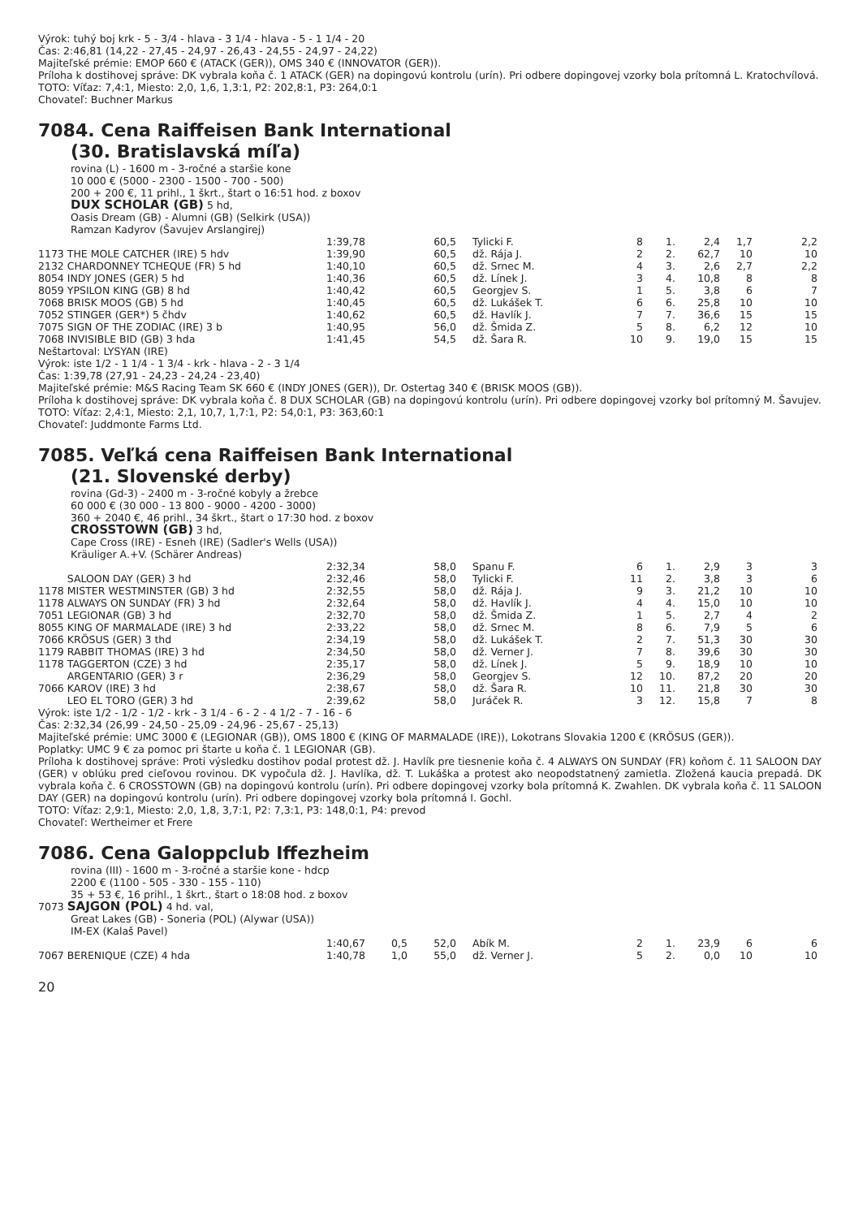Výrok: tuhý boj krk - 5 - 3/4 - hlava - 3 1/4 - hlava - 5 - 1 1/4 - 20
Čas: 2:46,81 (14,22 - 27,45 - 24,97 - 26,43 - 24,55 - 24,97 - 24,22)
Majiteľské prémie: EMOP 660 € (ATACK (GER)), OMS 340 € (INNOVATOR (GER)).
Príloha k dostihovej správe: DK vybrala koňa č. 1 ATACK (GER) na dopingovú kontrolu (urín). Pri odbere dopingovej vzorky bola prítomná L. Kratochvílová.
TOTO: Víťaz: 7,4:1, Miesto: 2,0, 1,6, 1,3:1, P2: 202,8:1, P3: 264,0:1
Chovateľ: Buchner Markus
7084. Cena Raiffeisen Bank International
(30. Bratislavská míľa)
rovina (L) - 1600 m - 3-ročné a staršie kone
10 000 € (5000 - 2300 - 1500 - 700 - 500)
200 + 200 €, 11 prihl., 1 škrt., štart o 16:51 hod. z boxov
DUX SCHOLAR (GB) 5 hd,
Oasis Dream (GB) - Alumni (GB) (Selkirk (USA))
Ramzan Kadyrov (Šavujev Arslangirej)
| | 1:39,78 | 60,5 | Tylicki F. | 8 | 1. | 2,4 | 1,7 | 2,2 |
| 1173 THE MOLE CATCHER (IRE) 5 hdv | 1:39,90 | 60,5 | dž. Rája J. | 2 | 2. | 62,7 | 10 | 10 |
| 2132 CHARDONNEY TCHEQUE (FR) 5 hd | 1:40,10 | 60,5 | dž. Srnec M. | 4 | 3. | 2,6 | 2,7 | 2,2 |
| 8054 INDY JONES (GER) 5 hd | 1:40,36 | 60,5 | dž. Línek J. | 3 | 4. | 10,8 | 8 | 8 |
| 8059 YPSILON KING (GB) 8 hd | 1:40,42 | 60,5 | Georgjev S. | 1 | 5. | 3,8 | 6 | 7 |
| 7068 BRISK MOOS (GB) 5 hd | 1:40,45 | 60,5 | dž. Lukášek T. | 6 | 6. | 25,8 | 10 | 10 |
| 7052 STINGER (GER*) 5 čhdv | 1:40,62 | 60,5 | dž. Havlík J. | 7 | 7. | 36,6 | 15 | 15 |
| 7075 SIGN OF THE ZODIAC (IRE) 3 b | 1:40,95 | 56,0 | dž. Šmida Z. | 5 | 8. | 6,2 | 12 | 10 |
| 7068 INVISIBLE BID (GB) 3 hda | 1:41,45 | 54,5 | dž. Šara R. | 10 | 9. | 19,0 | 15 | 15 |
Neštartoval: LYSYAN (IRE)
Výrok: iste 1/2 - 1 1/4 - 1 3/4 - krk - hlava - 2 - 3 1/4
Čas: 1:39,78 (27,91 - 24,23 - 24,24 - 23,40)
Majiteľské prémie: M&S Racing Team SK 660 € (INDY JONES (GER)), Dr. Ostertag 340 € (BRISK MOOS (GB)).
Príloha k dostihovej správe: DK vybrala koňa č. 8 DUX SCHOLAR (GB) na dopingovú kontrolu (urín). Pri odbere dopingovej vzorky bol prítomný M. Šavujev.
TOTO: Víťaz: 2,4:1, Miesto: 2,1, 10,7, 1,7:1, P2: 54,0:1, P3: 363,60:1
Chovateľ: Juddmonte Farms Ltd.
7085. Veľká cena Raiffeisen Bank International
(21. Slovenské derby)
rovina (Gd-3) - 2400 m - 3-ročné kobyly a žrebce
60 000 € (30 000 - 13 800 - 9000 - 4200 - 3000)
360 + 2040 €, 46 prihl., 34 škrt., štart o 17:30 hod. z boxov
CROSSTOWN (GB) 3 hd,
Cape Cross (IRE) - Esneh (IRE) (Sadler's Wells (USA))
Kräuliger A.+V. (Schärer Andreas)
| | 2:32,34 | 58,0 | Spanu F. | 6 | 1. | 2,9 | 3 | 3 |
| SALOON DAY (GER) 3 hd | 2:32,46 | 58,0 | Tylicki F. | 11 | 2. | 3,8 | 3 | 6 |
| 1178 MISTER WESTMINSTER (GB) 3 hd | 2:32,55 | 58,0 | dž. Rája J. | 9 | 3. | 21,2 | 10 | 10 |
| 1178 ALWAYS ON SUNDAY (FR) 3 hd | 2:32,64 | 58,0 | dž. Havlík J. | 4 | 4. | 15,0 | 10 | 10 |
| 7051 LEGIONAR (GB) 3 hd | 2:32,70 | 58,0 | dž. Šmida Z. | 1 | 5. | 2,7 | 4 | 2 |
| 8055 KING OF MARMALADE (IRE) 3 hd | 2:33,22 | 58,0 | dž. Srnec M. | 8 | 6. | 7,9 | 5 | 6 |
| 7066 KRÖSUS (GER) 3 thd | 2:34,19 | 58,0 | dž. Lukášek T. | 2 | 7. | 51,3 | 30 | 30 |
| 1179 RABBIT THOMAS (IRE) 3 hd | 2:34,50 | 58,0 | dž. Verner J. | 7 | 8. | 39,6 | 30 | 30 |
| 1178 TAGGERTON (CZE) 3 hd | 2:35,17 | 58,0 | dž. Línek J. | 5 | 9. | 18,9 | 10 | 10 |
| ARGENTARIO (GER) 3 r | 2:36,29 | 58,0 | Georgjev S. | 12 | 10. | 87,2 | 20 | 20 |
| 7066 KAROV (IRE) 3 hd | 2:38,67 | 58,0 | dž. Šara R. | 10 | 11. | 21,8 | 30 | 30 |
| LEO EL TORO (GER) 3 hd | 2:39,62 | 58,0 | Juráček R. | 3 | 12. | 15,8 | 7 | 8 |
Výrok: iste 1/2 - 1/2 - 1/2 - krk - 3 1/4 - 6 - 2 - 4 1/2 - 7 - 16 - 6
Čas: 2:32,34 (26,99 - 24,50 - 25,09 - 24,96 - 25,67 - 25,13)
Majiteľské prémie: UMC 3000 € (LEGIONAR (GB)), OMS 1800 € (KING OF MARMALADE (IRE)), Lokotrans Slovakia 1200 € (KRÖSUS (GER)).
Poplatky: UMC 9 € za pomoc pri štarte u koňa č. 1 LEGIONAR (GB).
Príloha k dostihovej správe: Proti výsledku dostihov podal protest dž. J. Havlík pre tiesnenie koňa č. 4 ALWAYS ON SUNDAY (FR) koňom č. 11 SALOON DAY (GER) v oblúku pred cieľovou rovinou. DK vypočula dž. J. Havlíka, dž. T. Lukáška a protest ako neopodstatnený zamietla. Zložená kaucia prepadá. DK vybrala koňa č. 6 CROSSTOWN (GB) na dopingovú kontrolu (urín). Pri odbere dopingovej vzorky bola prítomná K. Zwahlen. DK vybrala koňa č. 11 SALOON DAY (GER) na dopingovú kontrolu (urín). Pri odbere dopingovej vzorky bola prítomná I. Gochl.
TOTO: Víťaz: 2,9:1, Miesto: 2,0, 1,8, 3,7:1, P2: 7,3:1, P3: 148,0:1, P4: prevod
Chovateľ: Wertheimer et Frere
7086. Cena Galoppclub Iffezheim
rovina (III) - 1600 m - 3-ročné a staršie kone - hdcp
2200 € (1100 - 505 - 330 - 155 - 110)
35 + 53 €, 16 prihl., 1 škrt., štart o 18:08 hod. z boxov
7073 SAJGON (POL) 4 hd. val,
Great Lakes (GB) - Soneria (POL) (Alywar (USA))
IM-EX (Kalaš Pavel)
| | 1:40,67 | 0,5 | 52,0 | Abík M. | 2 | 1. | 23,9 | 6 | 6 |
| 7067 BERENIQUE (CZE) 4 hda | 1:40,78 | 1,0 | 55,0 | dž. Verner J. | 5 | 2. | 0,0 | 10 | 10 |
20